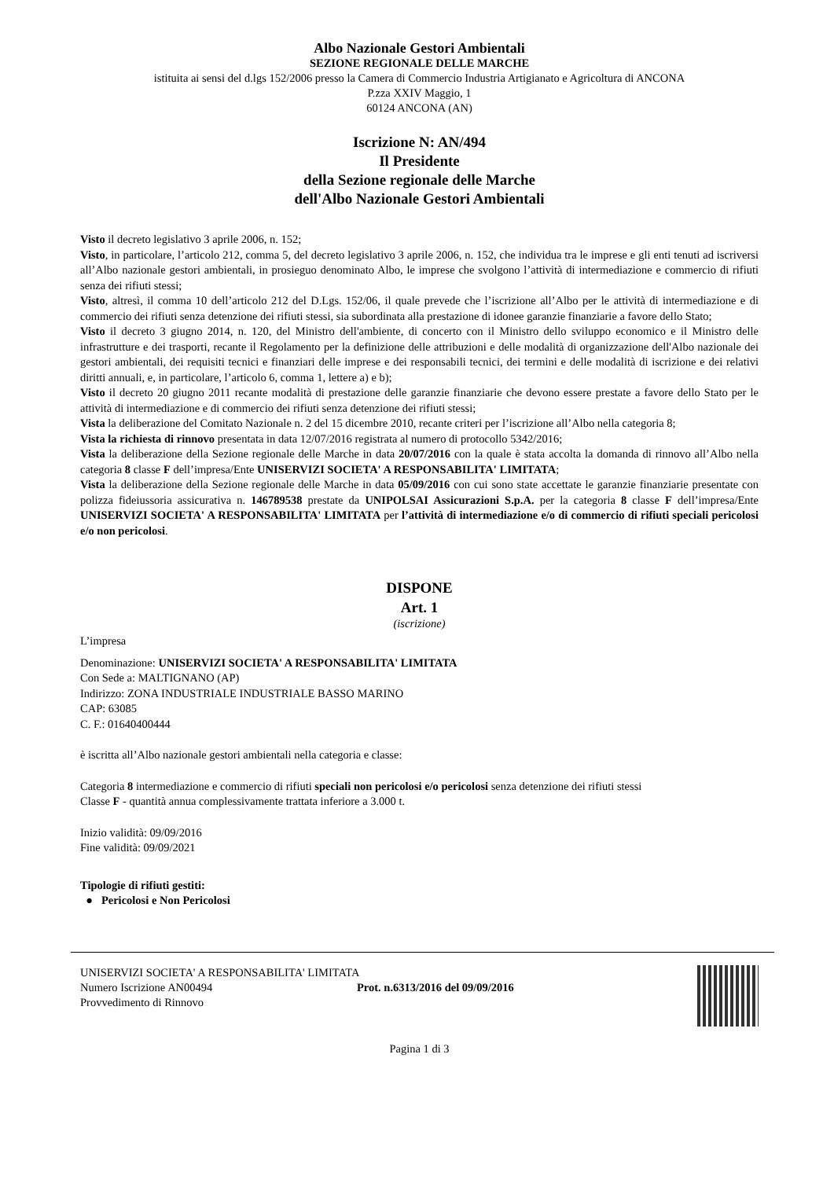Albo Nazionale Gestori Ambientali
SEZIONE REGIONALE DELLE MARCHE
istituita ai sensi del d.lgs 152/2006 presso la Camera di Commercio Industria Artigianato e Agricoltura di ANCONA
P.zza XXIV Maggio, 1
60124 ANCONA (AN)
Iscrizione N: AN/494
Il Presidente
della Sezione regionale delle Marche
dell'Albo Nazionale Gestori Ambientali
Visto il decreto legislativo 3 aprile 2006, n. 152;
Visto, in particolare, l’articolo 212, comma 5, del decreto legislativo 3 aprile 2006, n. 152, che individua tra le imprese e gli enti tenuti ad iscriversi all’Albo nazionale gestori ambientali, in prosieguo denominato Albo, le imprese che svolgono l’attività di intermediazione e commercio di rifiuti senza dei rifiuti stessi;
Visto, altresì, il comma 10 dell’articolo 212 del D.Lgs. 152/06, il quale prevede che l’iscrizione all’Albo per le attività di intermediazione e di commercio dei rifiuti senza detenzione dei rifiuti stessi, sia subordinata alla prestazione di idonee garanzie finanziarie a favore dello Stato;
Visto il decreto 3 giugno 2014, n. 120, del Ministro dell'ambiente, di concerto con il Ministro dello sviluppo economico e il Ministro delle infrastrutture e dei trasporti, recante il Regolamento per la definizione delle attribuzioni e delle modalità di organizzazione dell'Albo nazionale dei gestori ambientali, dei requisiti tecnici e finanziari delle imprese e dei responsabili tecnici, dei termini e delle modalità di iscrizione e dei relativi diritti annuali, e, in particolare, l’articolo 6, comma 1, lettere a) e b);
Visto il decreto 20 giugno 2011 recante modalità di prestazione delle garanzie finanziarie che devono essere prestate a favore dello Stato per le attività di intermediazione e di commercio dei rifiuti senza detenzione dei rifiuti stessi;
Vista la deliberazione del Comitato Nazionale n. 2 del 15 dicembre 2010, recante criteri per l’iscrizione all’Albo nella categoria 8;
Vista la richiesta di rinnovo presentata in data 12/07/2016 registrata al numero di protocollo 5342/2016;
Vista la deliberazione della Sezione regionale delle Marche in data 20/07/2016 con la quale è stata accolta la domanda di rinnovo all’Albo nella categoria 8 classe F dell’impresa/Ente UNISERVIZI SOCIETA' A RESPONSABILITA' LIMITATA;
Vista la deliberazione della Sezione regionale delle Marche in data 05/09/2016 con cui sono state accettate le garanzie finanziarie presentate con polizza fideiussoria assicurativa n. 146789538 prestate da UNIPOLSAI Assicurazioni S.p.A. per la categoria 8 classe F dell’impresa/Ente UNISERVIZI SOCIETA' A RESPONSABILITA' LIMITATA per l’attività di intermediazione e/o di commercio di rifiuti speciali pericolosi e/o non pericolosi.
DISPONE
Art. 1
(iscrizione)
L’impresa
Denominazione: UNISERVIZI SOCIETA' A RESPONSABILITA' LIMITATA
Con Sede a: MALTIGNANO (AP)
Indirizzo: ZONA INDUSTRIALE INDUSTRIALE BASSO MARINO
CAP: 63085
C. F.: 01640400444
è iscritta all’Albo nazionale gestori ambientali nella categoria e classe:
Categoria 8 intermediazione e commercio di rifiuti speciali non pericolosi e/o pericolosi senza detenzione dei rifiuti stessi
Classe F - quantità annua complessivamente trattata inferiore a 3.000 t.
Inizio validità: 09/09/2016
Fine validità: 09/09/2021
Tipologie di rifiuti gestiti:
● Pericolosi e Non Pericolosi
UNISERVIZI SOCIETA' A RESPONSABILITA' LIMITATA
Numero Iscrizione AN00494 Prot. n.6313/2016 del 09/09/2016
Provvedimento di Rinnovo
Pagina 1 di 3